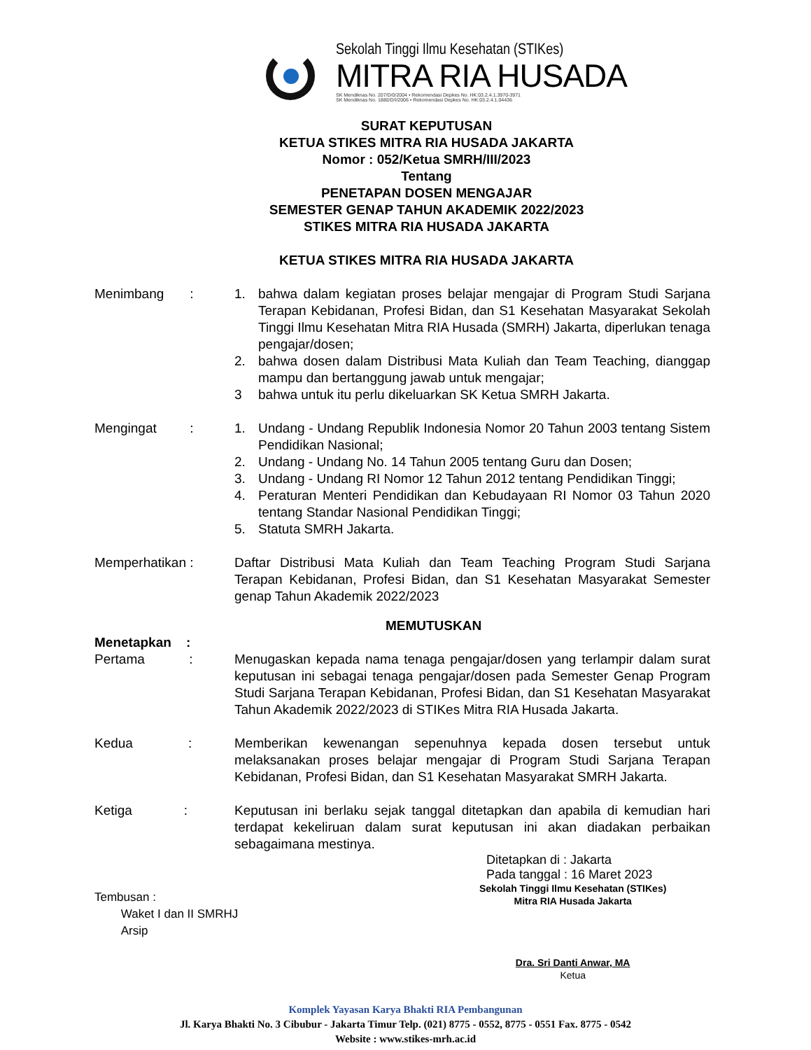Sekolah Tinggi Ilmu Kesehatan (STIKes)
MITRA RIA HUSADA
SK Mendiknas No. 207/D/0/2004 • Rekomendasi Depkes No. HK:03.2.4.1.3970-3971
SK Mendiknas No. 1880/D/I/2006 • Rekomendasi Depkes No. HK:03.2.4.1.04436
SURAT KEPUTUSAN
KETUA STIKES MITRA RIA HUSADA JAKARTA
Nomor : 052/Ketua SMRH/III/2023
Tentang
PENETAPAN DOSEN MENGAJAR
SEMESTER GENAP TAHUN AKADEMIK 2022/2023
STIKES MITRA RIA HUSADA JAKARTA
KETUA STIKES MITRA RIA HUSADA JAKARTA
Menimbang : 1. bahwa dalam kegiatan proses belajar mengajar di Program Studi Sarjana Terapan Kebidanan, Profesi Bidan, dan S1 Kesehatan Masyarakat Sekolah Tinggi Ilmu Kesehatan Mitra RIA Husada (SMRH) Jakarta, diperlukan tenaga pengajar/dosen;
2. bahwa dosen dalam Distribusi Mata Kuliah dan Team Teaching, dianggap mampu dan bertanggung jawab untuk mengajar;
3 bahwa untuk itu perlu dikeluarkan SK Ketua SMRH Jakarta.
Mengingat :
1. Undang - Undang Republik Indonesia Nomor 20 Tahun 2003 tentang Sistem Pendidikan Nasional;
2. Undang - Undang No. 14 Tahun 2005 tentang Guru dan Dosen;
3. Undang - Undang RI Nomor 12 Tahun 2012 tentang Pendidikan Tinggi;
4. Peraturan Menteri Pendidikan dan Kebudayaan RI Nomor 03 Tahun 2020 tentang Standar Nasional Pendidikan Tinggi;
5. Statuta SMRH Jakarta.
Memperhatikan : Daftar Distribusi Mata Kuliah dan Team Teaching Program Studi Sarjana Terapan Kebidanan, Profesi Bidan, dan S1 Kesehatan Masyarakat Semester genap Tahun Akademik 2022/2023
MEMUTUSKAN
Menetapkan :
Pertama :
Menugaskan kepada nama tenaga pengajar/dosen yang terlampir dalam surat keputusan ini sebagai tenaga pengajar/dosen pada Semester Genap Program Studi Sarjana Terapan Kebidanan, Profesi Bidan, dan S1 Kesehatan Masyarakat Tahun Akademik 2022/2023 di STIKes Mitra RIA Husada Jakarta.
Kedua :
Memberikan kewenangan sepenuhnya kepada dosen tersebut untuk melaksanakan proses belajar mengajar di Program Studi Sarjana Terapan Kebidanan, Profesi Bidan, dan S1 Kesehatan Masyarakat SMRH Jakarta.
Ketiga :
Keputusan ini berlaku sejak tanggal ditetapkan dan apabila di kemudian hari terdapat kekeliruan dalam surat keputusan ini akan diadakan perbaikan sebagaimana mestinya.
Ditetapkan di : Jakarta
Pada tanggal : 16 Maret 2023
Tembusan :
Waket I dan II SMRHJ
Arsip
Sekolah Tinggi Ilmu Kesehatan (STIKes)
Mitra RIA Husada Jakarta
Dra. Sri Danti Anwar, MA
Ketua
Komplek Yayasan Karya Bhakti RIA Pembangunan
Jl. Karya Bhakti No. 3 Cibubur - Jakarta Timur Telp. (021) 8775 - 0552, 8775 - 0551 Fax. 8775 - 0542
Website : www.stikes-mrh.ac.id